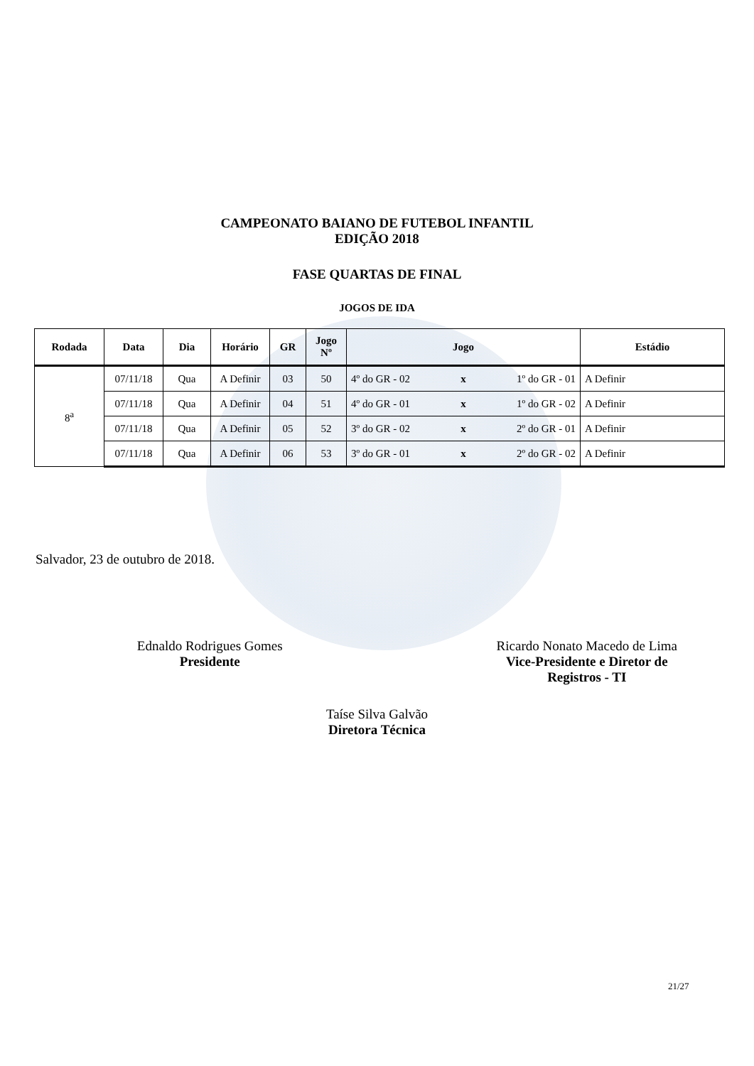CAMPEONATO BAIANO DE FUTEBOL INFANTIL
EDIÇÃO 2018
FASE QUARTAS DE FINAL
JOGOS DE IDA
| Rodada | Data | Dia | Horário | GR | Jogo Nº | Jogo | | | Estádio |
| --- | --- | --- | --- | --- | --- | --- | --- | --- | --- |
| 8<sup>a</sup> | 07/11/18 | Qua | A Definir | 03 | 50 | 4º do GR - 02 | x | 1º do GR - 01 | A Definir |
| | 07/11/18 | Qua | A Definir | 04 | 51 | 4º do GR - 01 | x | 1º do GR - 02 | A Definir |
| | 07/11/18 | Qua | A Definir | 05 | 52 | 3º do GR - 02 | x | 2º do GR - 01 | A Definir |
| | 07/11/18 | Qua | A Definir | 06 | 53 | 3º do GR - 01 | x | 2º do GR - 02 | A Definir |
Salvador, 23 de outubro de 2018.
Ednaldo Rodrigues Gomes
Presidente
Ricardo Nonato Macedo de Lima
Vice-Presidente e Diretor de
Registros - TI
Taíse Silva Galvão
Diretora Técnica
21/27